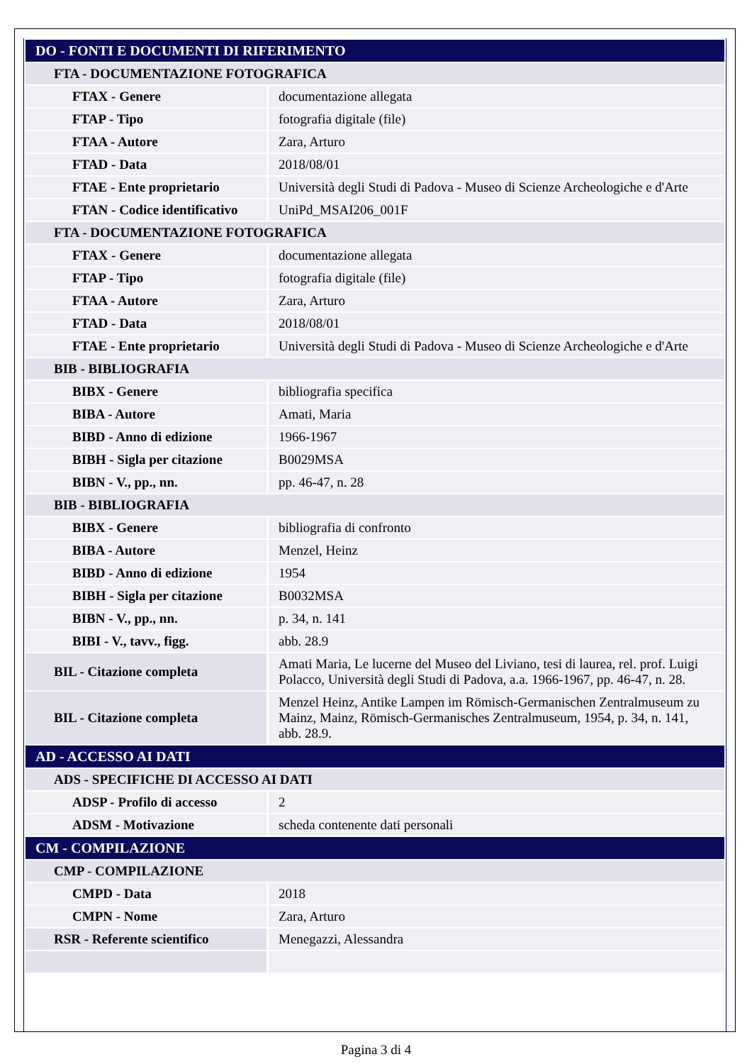| DO - FONTI E DOCUMENTI DI RIFERIMENTO | |
| FTA - DOCUMENTAZIONE FOTOGRAFICA | |
| FTAX - Genere | documentazione allegata |
| FTAP - Tipo | fotografia digitale (file) |
| FTAA - Autore | Zara, Arturo |
| FTAD - Data | 2018/08/01 |
| FTAE - Ente proprietario | Università degli Studi di Padova - Museo di Scienze Archeologiche e d'Arte |
| FTAN - Codice identificativo | UniPd_MSAI206_001F |
| FTA - DOCUMENTAZIONE FOTOGRAFICA | |
| FTAX - Genere | documentazione allegata |
| FTAP - Tipo | fotografia digitale (file) |
| FTAA - Autore | Zara, Arturo |
| FTAD - Data | 2018/08/01 |
| FTAE - Ente proprietario | Università degli Studi di Padova - Museo di Scienze Archeologiche e d'Arte |
| BIB - BIBLIOGRAFIA | |
| BIBX - Genere | bibliografia specifica |
| BIBA - Autore | Amati, Maria |
| BIBD - Anno di edizione | 1966-1967 |
| BIBH - Sigla per citazione | B0029MSA |
| BIBN - V., pp., nn. | pp. 46-47, n. 28 |
| BIB - BIBLIOGRAFIA | |
| BIBX - Genere | bibliografia di confronto |
| BIBA - Autore | Menzel, Heinz |
| BIBD - Anno di edizione | 1954 |
| BIBH - Sigla per citazione | B0032MSA |
| BIBN - V., pp., nn. | p. 34, n. 141 |
| BIBI - V., tavv., figg. | abb. 28.9 |
| BIL - Citazione completa | Amati Maria, Le lucerne del Museo del Liviano, tesi di laurea, rel. prof. Luigi Polacco, Università degli Studi di Padova, a.a. 1966-1967, pp. 46-47, n. 28. |
| BIL - Citazione completa | Menzel Heinz, Antike Lampen im Römisch-Germanischen Zentralmuseum zu Mainz, Mainz, Römisch-Germanisches Zentralmuseum, 1954, p. 34, n. 141, abb. 28.9. |
| AD - ACCESSO AI DATI | |
| ADS - SPECIFICHE DI ACCESSO AI DATI | |
| ADSP - Profilo di accesso | 2 |
| ADSM - Motivazione | scheda contenente dati personali |
| CM - COMPILAZIONE | |
| CMP - COMPILAZIONE | |
| CMPD - Data | 2018 |
| CMPN - Nome | Zara, Arturo |
| RSR - Referente scientifico | Menegazzi, Alessandra |
Pagina 3 di 4